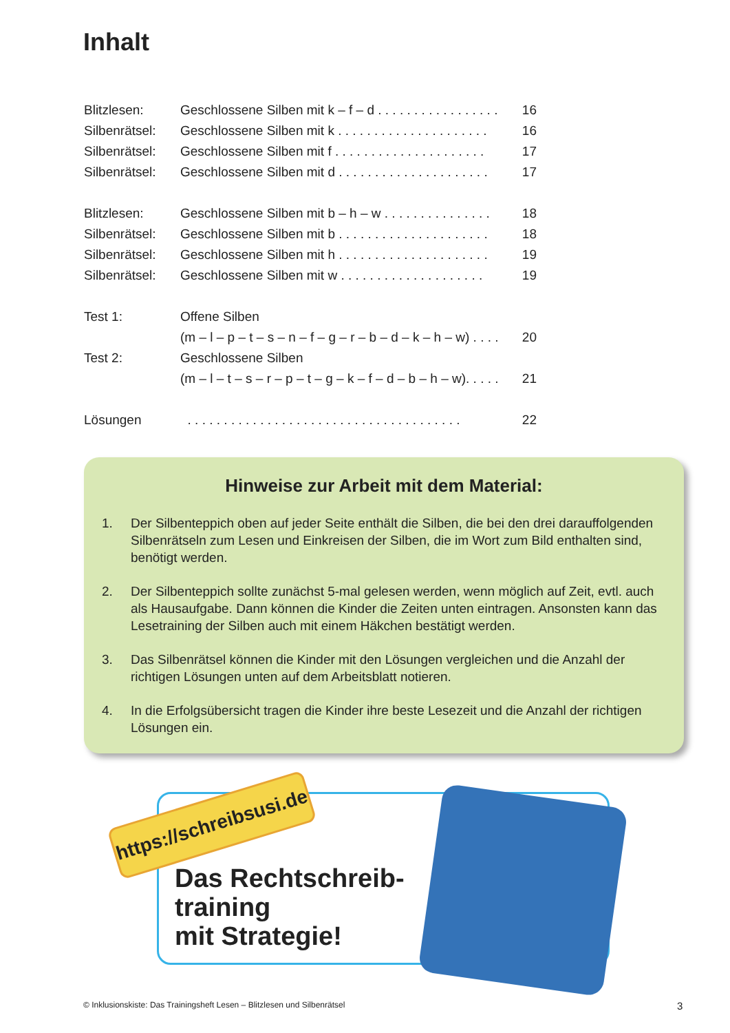Inhalt
| Blitzlesen: | Geschlossene Silben mit k – f – d . . . . . . . . . . . . . . . . . | 16 |
| Silbenrätsel: | Geschlossene Silben mit k . . . . . . . . . . . . . . . . . . . . . | 16 |
| Silbenrätsel: | Geschlossene Silben mit f . . . . . . . . . . . . . . . . . . . . . | 17 |
| Silbenrätsel: | Geschlossene Silben mit d . . . . . . . . . . . . . . . . . . . . . | 17 |
| Blitzlesen: | Geschlossene Silben mit b – h – w . . . . . . . . . . . . . . . | 18 |
| Silbenrätsel: | Geschlossene Silben mit b . . . . . . . . . . . . . . . . . . . . . | 18 |
| Silbenrätsel: | Geschlossene Silben mit h . . . . . . . . . . . . . . . . . . . . . | 19 |
| Silbenrätsel: | Geschlossene Silben mit w . . . . . . . . . . . . . . . . . . . . | 19 |
| Test 1: | Offene Silben | |
| | (m – l – p – t – s – n – f – g – r – b – d – k – h – w) . . . . | 20 |
| Test 2: | Geschlossene Silben | |
| | (m – l – t – s – r – p – t – g – k – f – d – b – h – w). . . . . | 21 |
| Lösungen | . . . . . . . . . . . . . . . . . . . . . . . . . . . . . . . . . . . . . . | 22 |
Hinweise zur Arbeit mit dem Material:
1. Der Silbenteppich oben auf jeder Seite enthält die Silben, die bei den drei darauffolgenden Silbenrätseln zum Lesen und Einkreisen der Silben, die im Wort zum Bild enthalten sind, benötigt werden.
2. Der Silbenteppich sollte zunächst 5-mal gelesen werden, wenn möglich auf Zeit, evtl. auch als Hausaufgabe. Dann können die Kinder die Zeiten unten eintragen. Ansonsten kann das Lesetraining der Silben auch mit einem Häkchen bestätigt werden.
3. Das Silbenrätsel können die Kinder mit den Lösungen vergleichen und die Anzahl der richtigen Lösungen unten auf dem Arbeitsblatt notieren.
4. In die Erfolgsübersicht tragen die Kinder ihre beste Lesezeit und die Anzahl der richtigen Lösungen ein.
https://schreibsusi.de
Das Rechtschreib-
training
mit Strategie!
© Inklusionskiste: Das Trainingsheft Lesen – Blitzlesen und Silbenrätsel
3